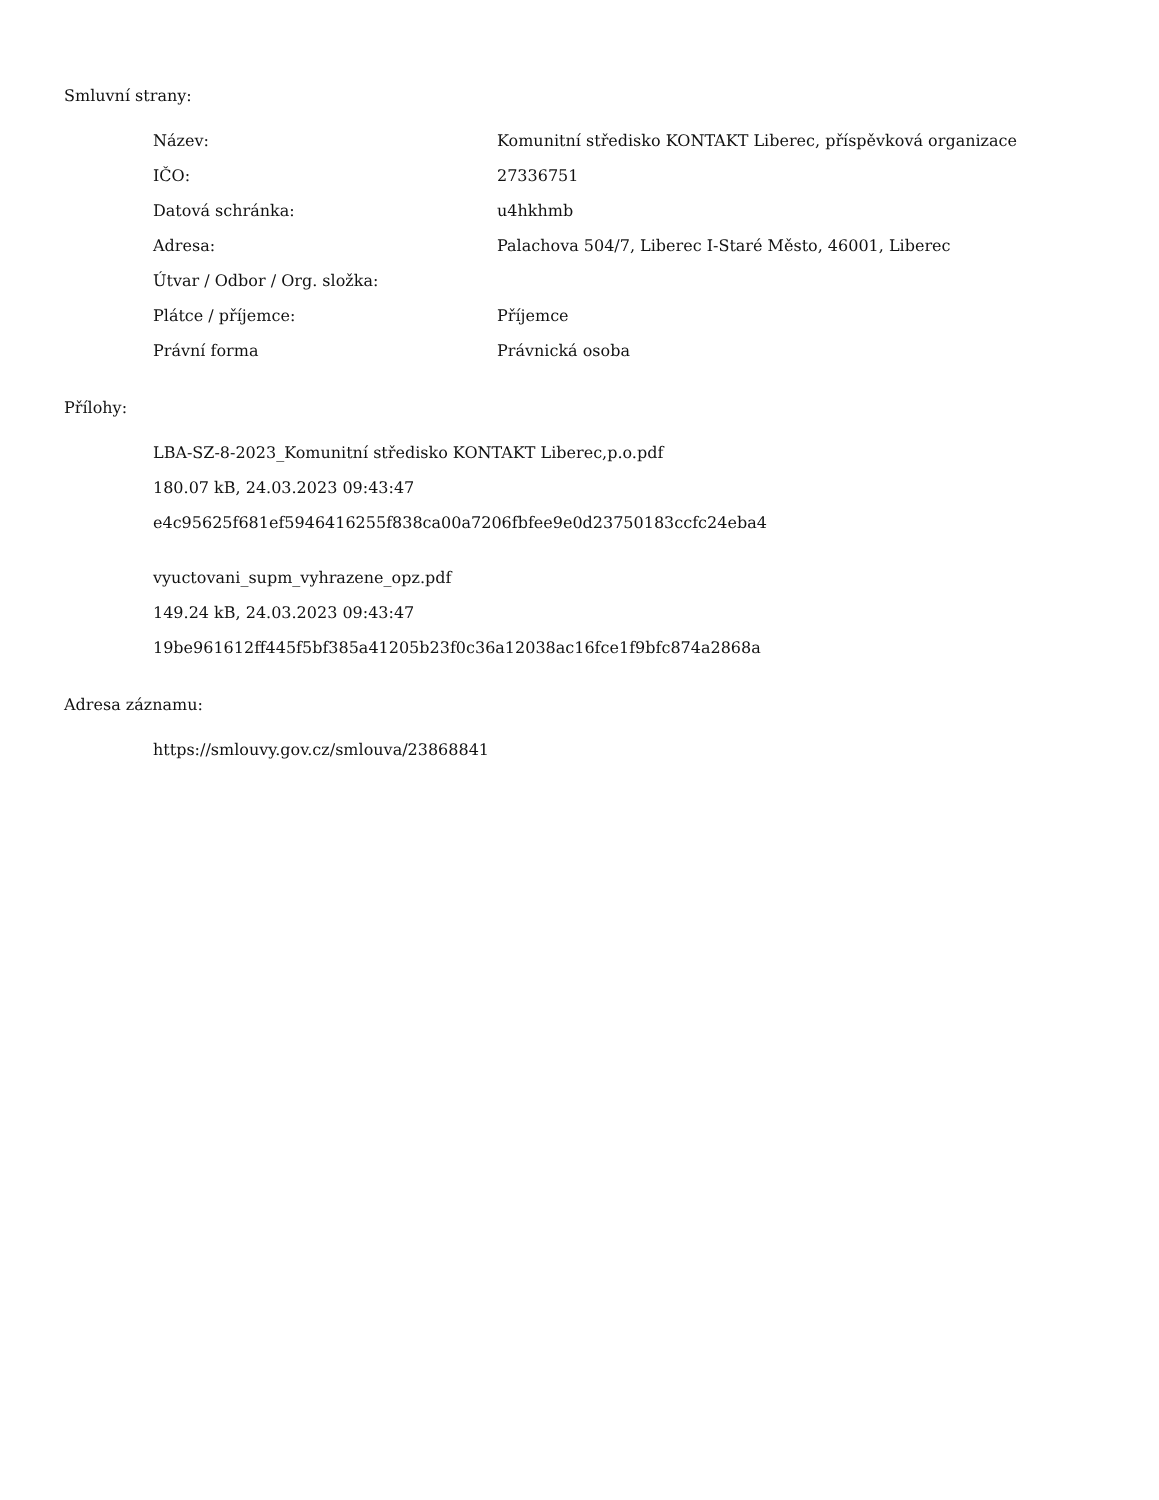Smluvní strany:
| Název: | Komunitní středisko KONTAKT Liberec, příspěvková organizace |
| IČO: | 27336751 |
| Datová schránka: | u4hkhmb |
| Adresa: | Palachova 504/7, Liberec I-Staré Město, 46001, Liberec |
| Útvar / Odbor / Org. složka: | |
| Plátce / příjemce: | Příjemce |
| Právní forma | Právnická osoba |
Přílohy:
LBA-SZ-8-2023_Komunitní středisko KONTAKT Liberec,p.o.pdf
180.07 kB, 24.03.2023 09:43:47
e4c95625f681ef5946416255f838ca00a7206fbfee9e0d23750183ccfc24eba4
vyuctovani_supm_vyhrazene_opz.pdf
149.24 kB, 24.03.2023 09:43:47
19be961612ff445f5bf385a41205b23f0c36a12038ac16fce1f9bfc874a2868a
Adresa záznamu:
https://smlouvy.gov.cz/smlouva/23868841